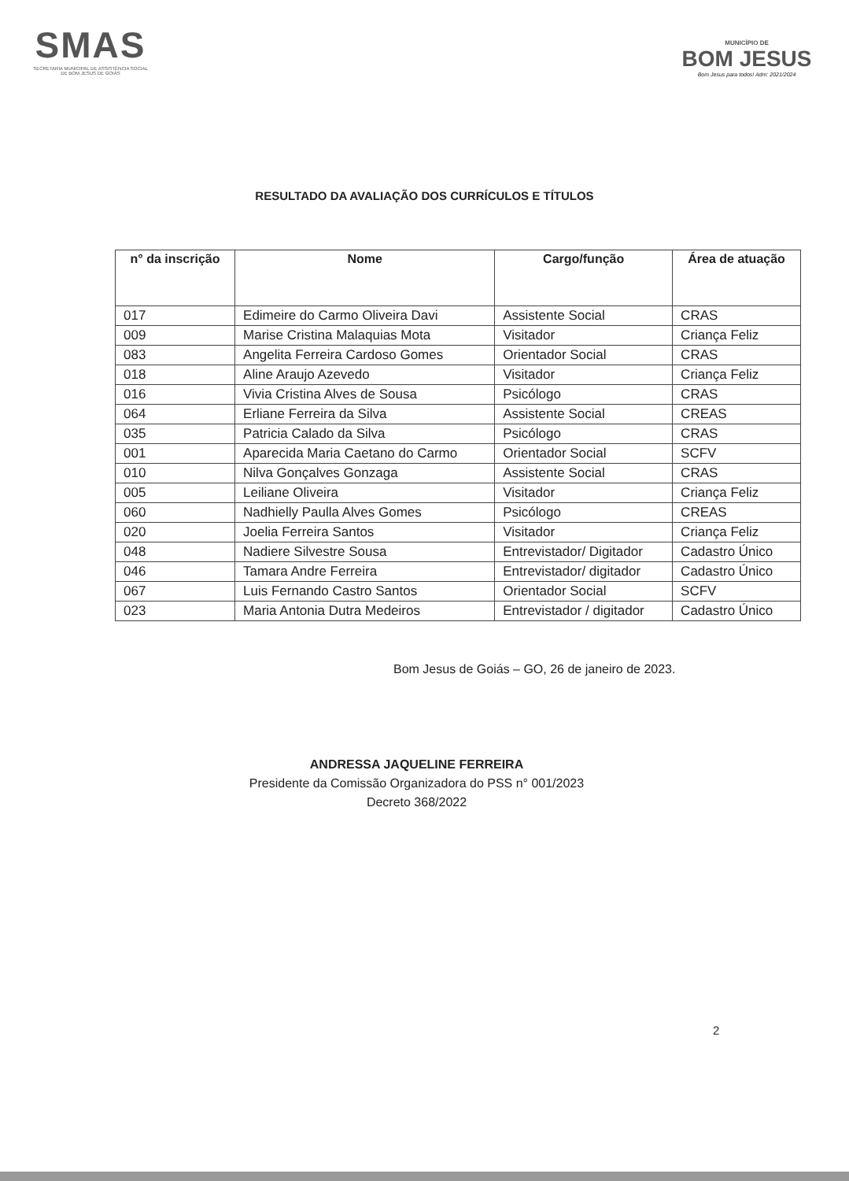SMAS
SECRETARIA MUNICIPAL DE ASSISTÊNCIA SOCIAL
DE BOM JESUS DE GOIÁS
MUNICÍPIO DE
BOM JESUS
Bom Jesus para todos! Adm: 2021/2024
RESULTADO DA AVALIAÇÃO DOS CURRÍCULOS E TÍTULOS
| n° da inscrição | Nome | Cargo/função | Área de atuação |
| --- | --- | --- | --- |
| 017 | Edimeire do Carmo Oliveira Davi | Assistente Social | CRAS |
| 009 | Marise Cristina Malaquias Mota | Visitador | Criança Feliz |
| 083 | Angelita Ferreira Cardoso Gomes | Orientador Social | CRAS |
| 018 | Aline Araujo Azevedo | Visitador | Criança Feliz |
| 016 | Vivia Cristina Alves de Sousa | Psicólogo | CRAS |
| 064 | Erliane Ferreira da Silva | Assistente Social | CREAS |
| 035 | Patricia Calado da Silva | Psicólogo | CRAS |
| 001 | Aparecida Maria Caetano do Carmo | Orientador Social | SCFV |
| 010 | Nilva Gonçalves Gonzaga | Assistente Social | CRAS |
| 005 | Leiliane Oliveira | Visitador | Criança Feliz |
| 060 | Nadhielly Paulla Alves Gomes | Psicólogo | CREAS |
| 020 | Joelia Ferreira Santos | Visitador | Criança Feliz |
| 048 | Nadiere Silvestre Sousa | Entrevistador/ Digitador | Cadastro Único |
| 046 | Tamara Andre Ferreira | Entrevistador/ digitador | Cadastro Único |
| 067 | Luis Fernando Castro Santos | Orientador Social | SCFV |
| 023 | Maria Antonia Dutra Medeiros | Entrevistador / digitador | Cadastro Único |
Bom Jesus de Goiás – GO, 26 de janeiro de 2023.
ANDRESSA JAQUELINE FERREIRA
Presidente da Comissão Organizadora do PSS n° 001/2023
Decreto 368/2022
2